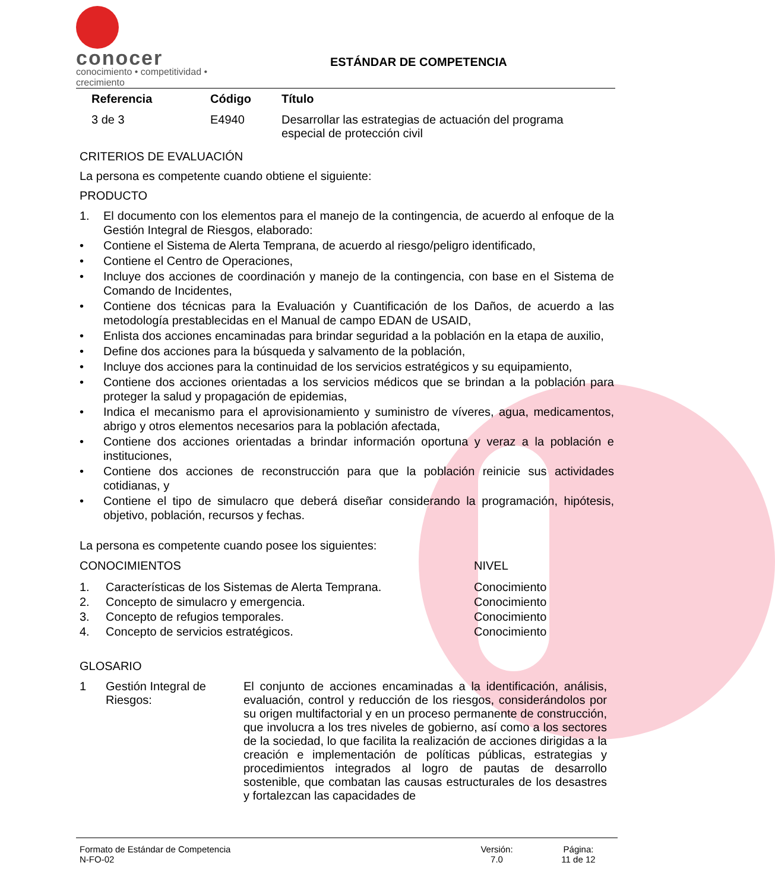conocer
conocimiento • competitividad • crecimiento
ESTÁNDAR DE COMPETENCIA
| Referencia | Código | Título |
| --- | --- | --- |
| 3 de 3 | E4940 | Desarrollar las estrategias de actuación del programa especial de protección civil |
CRITERIOS DE EVALUACIÓN
La persona es competente cuando obtiene el siguiente:
PRODUCTO
1. El documento con los elementos para el manejo de la contingencia, de acuerdo al enfoque de la Gestión Integral de Riesgos, elaborado:
• Contiene el Sistema de Alerta Temprana, de acuerdo al riesgo/peligro identificado,
• Contiene el Centro de Operaciones,
• Incluye dos acciones de coordinación y manejo de la contingencia, con base en el Sistema de Comando de Incidentes,
• Contiene dos técnicas para la Evaluación y Cuantificación de los Daños, de acuerdo a las metodología prestablecidas en el Manual de campo EDAN de USAID,
• Enlista dos acciones encaminadas para brindar seguridad a la población en la etapa de auxilio,
• Define dos acciones para la búsqueda y salvamento de la población,
• Incluye dos acciones para la continuidad de los servicios estratégicos y su equipamiento,
• Contiene dos acciones orientadas a los servicios médicos que se brindan a la población para proteger la salud y propagación de epidemias,
• Indica el mecanismo para el aprovisionamiento y suministro de víveres, agua, medicamentos, abrigo y otros elementos necesarios para la población afectada,
• Contiene dos acciones orientadas a brindar información oportuna y veraz a la población e instituciones,
• Contiene dos acciones de reconstrucción para que la población reinicie sus actividades cotidianas, y
• Contiene el tipo de simulacro que deberá diseñar considerando la programación, hipótesis, objetivo, población, recursos y fechas.
La persona es competente cuando posee los siguientes:
| CONOCIMIENTOS | | NIVEL |
| 1. | Características de los Sistemas de Alerta Temprana. | Conocimiento |
| 2. | Concepto de simulacro y emergencia. | Conocimiento |
| 3. | Concepto de refugios temporales. | Conocimiento |
| 4. | Concepto de servicios estratégicos. | Conocimiento |
GLOSARIO
| 1 | Gestión Integral de Riesgos: | El conjunto de acciones encaminadas a la identificación, análisis, evaluación, control y reducción de los riesgos, considerándolos por su origen multifactorial y en un proceso permanente de construcción, que involucra a los tres niveles de gobierno, así como a los sectores de la sociedad, lo que facilita la realización de acciones dirigidas a la creación e implementación de políticas públicas, estrategias y procedimientos integrados al logro de pautas de desarrollo sostenible, que combatan las causas estructurales de los desastres y fortalezcan las capacidades de |
Formato de Estándar de Competencia
N-FO-02
Versión:
7.0
Página:
11 de 12